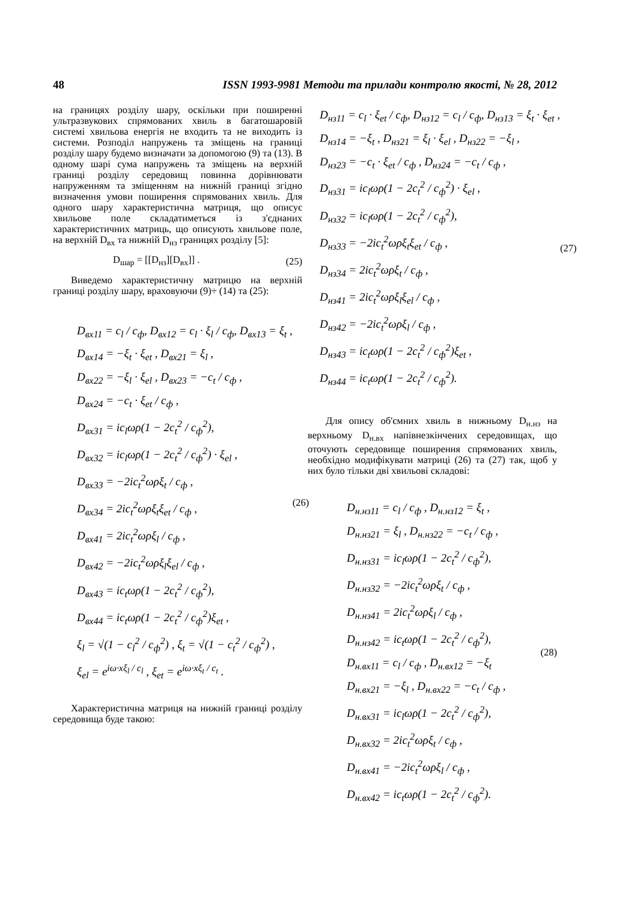48 ISSN 1993-9981 Методи та прилади контролю якості, № 28, 2012
на границях розділу шару, оскільки при поширенні ультразвукових спрямованих хвиль в багатошаровій системі хвильова енергія не входить та не виходить із системи. Розподіл напружень та зміщень на границі розділу шару будемо визначати за допомогою (9) та (13). В одному шарі сума напружень та зміщень на верхній границі розділу середовищ повинна дорівнювати напруженням та зміщенням на нижній границі згідно визначення умови поширення спрямованих хвиль. Для одного шару характеристична матриця, що описує хвильове поле складатиметься із з'єднаних характеристичних матриць, що описують хвильове поле, на верхній D<sub>вх</sub> та нижній D<sub>нз</sub> границях розділу [5]:
D<sub>шар</sub> = [[D<sub>нз</sub>][D<sub>вх</sub>]] . (25)
Виведемо характеристичну матрицю на верхній границі розділу шару, враховуючи (9)÷ (14) та (25):
D<sub>вx11</sub> = c<sub>l</sub> / c<sub>ф</sub>, D<sub>вx12</sub> = c<sub>l</sub> · ξ<sub>l</sub> / c<sub>ф</sub>, D<sub>вx13</sub> = ξ<sub>t</sub> ,
D<sub>вx14</sub> = −ξ<sub>t</sub> · ξ<sub>et</sub> , D<sub>вx21</sub> = ξ<sub>l</sub> ,
D<sub>вx22</sub> = −ξ<sub>l</sub> · ξ<sub>el</sub> , D<sub>вx23</sub> = −c<sub>t</sub> / c<sub>ф</sub> ,
D<sub>вx24</sub> = −c<sub>t</sub> · ξ<sub>et</sub> / c<sub>ф</sub> ,
D<sub>вx31</sub> = ic<sub>l</sub>ωρ(1 − 2c<sub>t</sub><sup>2</sup> / c<sub>ф</sub><sup>2</sup>),
D<sub>вx32</sub> = ic<sub>l</sub>ωρ(1 − 2c<sub>t</sub><sup>2</sup> / c<sub>ф</sub><sup>2</sup>) · ξ<sub>el</sub> ,
D<sub>вx33</sub> = −2ic<sub>t</sub><sup>2</sup>ωρξ<sub>t</sub> / c<sub>ф</sub> ,
D<sub>вx34</sub> = 2ic<sub>t</sub><sup>2</sup>ωρξ<sub>t</sub>ξ<sub>et</sub> / c<sub>ф</sub> ,
D<sub>вx41</sub> = 2ic<sub>t</sub><sup>2</sup>ωρξ<sub>l</sub> / c<sub>ф</sub> ,
D<sub>вx42</sub> = −2ic<sub>t</sub><sup>2</sup>ωρξ<sub>l</sub>ξ<sub>el</sub> / c<sub>ф</sub> ,
D<sub>вx43</sub> = ic<sub>t</sub>ωρ(1 − 2c<sub>t</sub><sup>2</sup> / c<sub>ф</sub><sup>2</sup>),
D<sub>вx44</sub> = ic<sub>t</sub>ωρ(1 − 2c<sub>t</sub><sup>2</sup> / c<sub>ф</sub><sup>2</sup>)ξ<sub>et</sub> ,
ξ<sub>l</sub> = √(1 − c<sub>l</sub><sup>2</sup> / c<sub>ф</sub><sup>2</sup>) , ξ<sub>t</sub> = √(1 − c<sub>t</sub><sup>2</sup> / c<sub>ф</sub><sup>2</sup>) ,
ξ<sub>el</sub> = e<sup>iω·xξ<sub>l</sub> / c<sub>l</sub></sup> , ξ<sub>et</sub> = e<sup>iω·xξ<sub>t</sub> / c<sub>t</sub></sup> .
(26)
Характеристична матриця на нижній границі розділу середовища буде такою:
D<sub>нз11</sub> = c<sub>l</sub> · ξ<sub>et</sub> / c<sub>ф</sub>, D<sub>нз12</sub> = c<sub>l</sub> / c<sub>ф</sub>, D<sub>нз13</sub> = ξ<sub>t</sub> · ξ<sub>et</sub> ,
D<sub>нз14</sub> = −ξ<sub>t</sub> , D<sub>нз21</sub> = ξ<sub>l</sub> · ξ<sub>el</sub> , D<sub>нз22</sub> = −ξ<sub>l</sub> ,
D<sub>нз23</sub> = −c<sub>t</sub> · ξ<sub>et</sub> / c<sub>ф</sub> , D<sub>нз24</sub> = −c<sub>t</sub> / c<sub>ф</sub> ,
D<sub>нз31</sub> = ic<sub>l</sub>ωρ(1 − 2c<sub>t</sub><sup>2</sup> / c<sub>ф</sub><sup>2</sup>) · ξ<sub>el</sub> ,
D<sub>нз32</sub> = ic<sub>l</sub>ωρ(1 − 2c<sub>t</sub><sup>2</sup> / c<sub>ф</sub><sup>2</sup>),
D<sub>нз33</sub> = −2ic<sub>t</sub><sup>2</sup>ωρξ<sub>t</sub>ξ<sub>et</sub> / c<sub>ф</sub> ,
D<sub>нз34</sub> = 2ic<sub>t</sub><sup>2</sup>ωρξ<sub>t</sub> / c<sub>ф</sub> ,
D<sub>нз41</sub> = 2ic<sub>t</sub><sup>2</sup>ωρξ<sub>l</sub>ξ<sub>el</sub> / c<sub>ф</sub> ,
D<sub>нз42</sub> = −2ic<sub>t</sub><sup>2</sup>ωρξ<sub>l</sub> / c<sub>ф</sub> ,
D<sub>нз43</sub> = ic<sub>t</sub>ωρ(1 − 2c<sub>t</sub><sup>2</sup> / c<sub>ф</sub><sup>2</sup>)ξ<sub>et</sub> ,
D<sub>нз44</sub> = ic<sub>t</sub>ωρ(1 − 2c<sub>t</sub><sup>2</sup> / c<sub>ф</sub><sup>2</sup>).
(27)
Для опису об'ємних хвиль в нижньому D<sub>н.нз</sub> на верхньому D<sub>н.вх</sub> напівнезкінчених середовищах, що оточують середовище поширення спрямованих хвиль, необхідно модифікувати матриці (26) та (27) так, щоб у них було тільки дві хвильові складові:
D<sub>н.нз11</sub> = c<sub>l</sub> / c<sub>ф</sub> , D<sub>н.нз12</sub> = ξ<sub>t</sub> ,
D<sub>н.нз21</sub> = ξ<sub>l</sub> , D<sub>н.нз22</sub> = −c<sub>t</sub> / c<sub>ф</sub> ,
D<sub>н.нз31</sub> = ic<sub>l</sub>ωρ(1 − 2c<sub>t</sub><sup>2</sup> / c<sub>ф</sub><sup>2</sup>),
D<sub>н.нз32</sub> = −2ic<sub>t</sub><sup>2</sup>ωρξ<sub>t</sub> / c<sub>ф</sub> ,
D<sub>н.нз41</sub> = 2ic<sub>t</sub><sup>2</sup>ωρξ<sub>l</sub> / c<sub>ф</sub> ,
D<sub>н.нз42</sub> = ic<sub>t</sub>ωρ(1 − 2c<sub>t</sub><sup>2</sup> / c<sub>ф</sub><sup>2</sup>),
D<sub>н.вx11</sub> = c<sub>l</sub> / c<sub>ф</sub> , D<sub>н.вx12</sub> = −ξ<sub>t</sub>
D<sub>н.вx21</sub> = −ξ<sub>l</sub> , D<sub>н.вx22</sub> = −c<sub>t</sub> / c<sub>ф</sub> ,
D<sub>н.вx31</sub> = ic<sub>l</sub>ωρ(1 − 2c<sub>t</sub><sup>2</sup> / c<sub>ф</sub><sup>2</sup>),
D<sub>н.вx32</sub> = 2ic<sub>t</sub><sup>2</sup>ωρξ<sub>t</sub> / c<sub>ф</sub> ,
D<sub>н.вx41</sub> = −2ic<sub>t</sub><sup>2</sup>ωρξ<sub>l</sub> / c<sub>ф</sub> ,
D<sub>н.вx42</sub> = ic<sub>t</sub>ωρ(1 − 2c<sub>t</sub><sup>2</sup> / c<sub>ф</sub><sup>2</sup>).
(28)